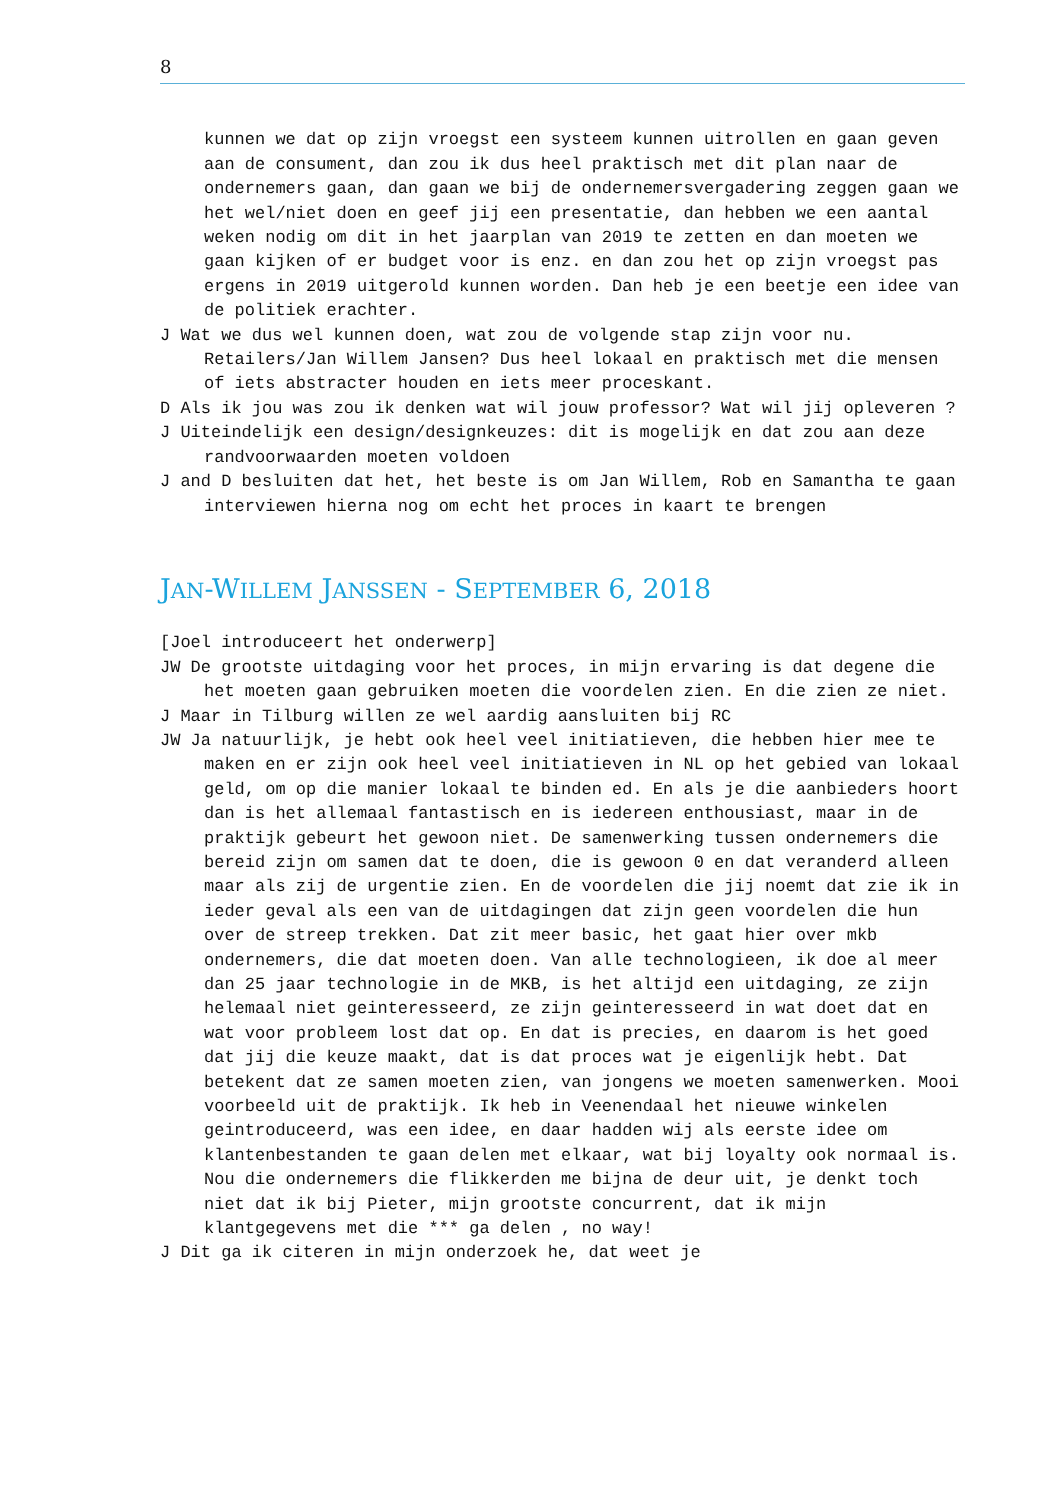8
kunnen we dat op zijn vroegst een systeem kunnen uitrollen en gaan geven aan de consument, dan zou ik dus heel praktisch met dit plan naar de ondernemers gaan, dan gaan we bij de ondernemersvergadering zeggen gaan we het wel/niet doen en geef jij een presentatie, dan hebben we een aantal weken nodig om dit in het jaarplan van 2019 te zetten en dan moeten we gaan kijken of er budget voor is enz. en dan zou het op zijn vroegst pas ergens in 2019 uitgerold kunnen worden. Dan heb je een beetje een idee van de politiek erachter.
J Wat we dus wel kunnen doen, wat zou de volgende stap zijn voor nu. Retailers/Jan Willem Jansen? Dus heel lokaal en praktisch met die mensen of iets abstracter houden en iets meer proceskant.
D Als ik jou was zou ik denken wat wil jouw professor? Wat wil jij opleveren ?
J Uiteindelijk een design/designkeuzes: dit is mogelijk en dat zou aan deze randvoorwaarden moeten voldoen
J and D besluiten dat het, het beste is om Jan Willem, Rob en Samantha te gaan interviewen hierna nog om echt het proces in kaart te brengen
JAN-WILLEM JANSSEN - SEPTEMBER 6, 2018
[Joel introduceert het onderwerp]
JW De grootste uitdaging voor het proces, in mijn ervaring is dat degene die het moeten gaan gebruiken moeten die voordelen zien. En die zien ze niet.
J Maar in Tilburg willen ze wel aardig aansluiten bij RC
JW Ja natuurlijk, je hebt ook heel veel initiatieven, die hebben hier mee te maken en er zijn ook heel veel initiatieven in NL op het gebied van lokaal geld, om op die manier lokaal te binden ed. En als je die aanbieders hoort dan is het allemaal fantastisch en is iedereen enthousiast, maar in de praktijk gebeurt het gewoon niet. De samenwerking tussen ondernemers die bereid zijn om samen dat te doen, die is gewoon 0 en dat veranderd alleen maar als zij de urgentie zien. En de voordelen die jij noemt dat zie ik in ieder geval als een van de uitdagingen dat zijn geen voordelen die hun over de streep trekken. Dat zit meer basic, het gaat hier over mkb ondernemers, die dat moeten doen. Van alle technologieen, ik doe al meer dan 25 jaar technologie in de MKB, is het altijd een uitdaging, ze zijn helemaal niet geinteresseerd, ze zijn geinteresseerd in wat doet dat en wat voor probleem lost dat op. En dat is precies, en daarom is het goed dat jij die keuze maakt, dat is dat proces wat je eigenlijk hebt. Dat betekent dat ze samen moeten zien, van jongens we moeten samenwerken. Mooi voorbeeld uit de praktijk. Ik heb in Veenendaal het nieuwe winkelen geintroduceerd, was een idee, en daar hadden wij als eerste idee om klantenbestanden te gaan delen met elkaar, wat bij loyalty ook normaal is. Nou die ondernemers die flikkerden me bijna de deur uit, je denkt toch niet dat ik bij Pieter, mijn grootste concurrent, dat ik mijn klantgegevens met die *** ga delen , no way!
J Dit ga ik citeren in mijn onderzoek he, dat weet je